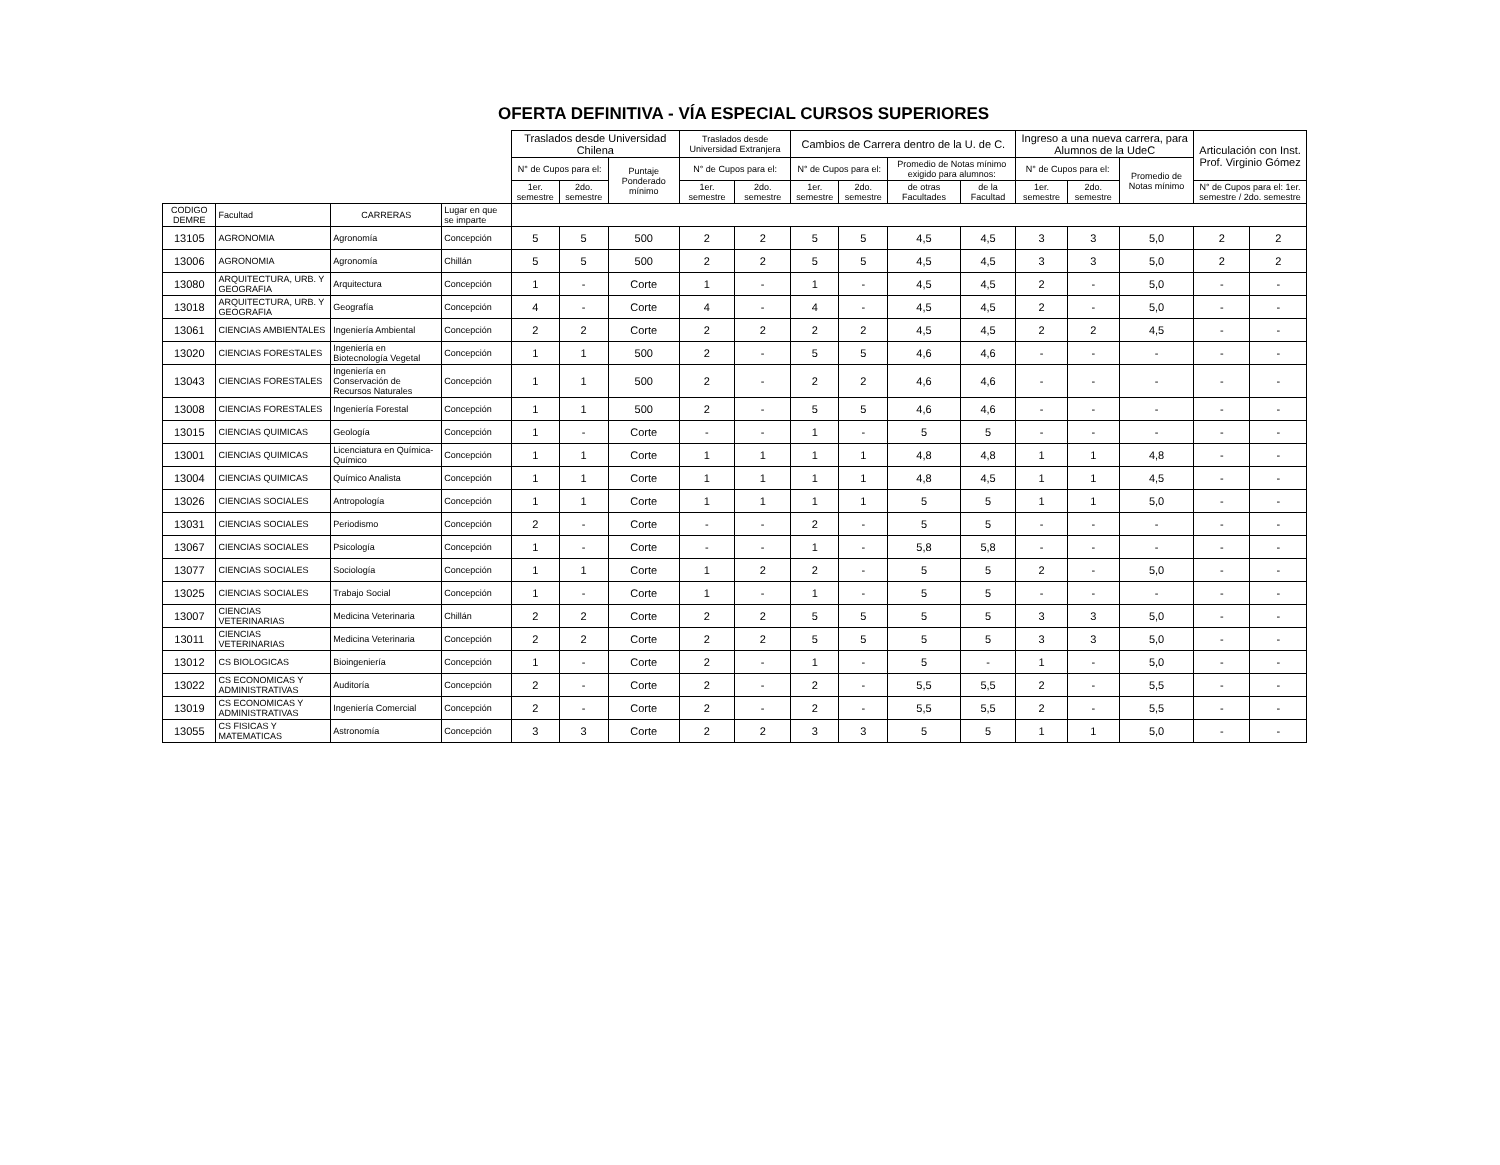OFERTA DEFINITIVA - VÍA ESPECIAL CURSOS SUPERIORES
| | | | | Traslados desde Universidad Chilena | | | Traslados desde Universidad Extranjera | | Cambios de Carrera dentro de la U. de C. | | | | Ingreso a una nueva carrera, para Alumnos de la UdeC | | | Articulación con Inst. Prof. Virginio Gómez | |
| --- | --- | --- | --- | --- | --- | --- | --- | --- | --- | --- | --- | --- | --- | --- | --- | --- | --- |
| | | | | N° de Cupos para el: | | Puntaje Ponderado mínimo | N° de Cupos para el: | | N° de Cupos para el: | | Promedio de Notas mínimo exigido para alumnos: | | N° de Cupos para el: | | Promedio de Notas mínimo | | |
| | | | | 1er. semestre | 2do. semestre | | 1er. semestre | 2do. semestre | 1er. semestre | 2do. semestre | de otras Facultades | de la Facultad | 1er. semestre | 2do. semestre | | N° de Cupos para el: 1er. semestre / 2do. semestre | |
| CODIGO DEMRE | Facultad | CARRERAS | Lugar en que se imparte | | | | | | | | | | | | | | |
| 13105 | AGRONOMIA | Agronomía | Concepción | 5 | 5 | 500 | 2 | 2 | 5 | 5 | 4,5 | 4,5 | 3 | 3 | 5,0 | 2 | 2 |
| 13006 | AGRONOMIA | Agronomía | Chillán | 5 | 5 | 500 | 2 | 2 | 5 | 5 | 4,5 | 4,5 | 3 | 3 | 5,0 | 2 | 2 |
| 13080 | ARQUITECTURA, URB. Y GEOGRAFIA | Arquitectura | Concepción | 1 | - | Corte | 1 | - | 1 | - | 4,5 | 4,5 | 2 | - | 5,0 | - | - |
| 13018 | ARQUITECTURA, URB. Y GEOGRAFIA | Geografía | Concepción | 4 | - | Corte | 4 | - | 4 | - | 4,5 | 4,5 | 2 | - | 5,0 | - | - |
| 13061 | CIENCIAS AMBIENTALES | Ingeniería Ambiental | Concepción | 2 | 2 | Corte | 2 | 2 | 2 | 2 | 4,5 | 4,5 | 2 | 2 | 4,5 | - | - |
| 13020 | CIENCIAS FORESTALES | Ingeniería en Biotecnología Vegetal | Concepción | 1 | 1 | 500 | 2 | - | 5 | 5 | 4,6 | 4,6 | - | - | - | - | - |
| 13043 | CIENCIAS FORESTALES | Ingeniería en Conservación de Recursos Naturales | Concepción | 1 | 1 | 500 | 2 | - | 2 | 2 | 4,6 | 4,6 | - | - | - | - | - |
| 13008 | CIENCIAS FORESTALES | Ingeniería Forestal | Concepción | 1 | 1 | 500 | 2 | - | 5 | 5 | 4,6 | 4,6 | - | - | - | - | - |
| 13015 | CIENCIAS QUIMICAS | Geología | Concepción | 1 | - | Corte | - | - | 1 | - | 5 | 5 | - | - | - | - | - |
| 13001 | CIENCIAS QUIMICAS | Licenciatura en Química-Químico | Concepción | 1 | 1 | Corte | 1 | 1 | 1 | 1 | 4,8 | 4,8 | 1 | 1 | 4,8 | - | - |
| 13004 | CIENCIAS QUIMICAS | Químico Analista | Concepción | 1 | 1 | Corte | 1 | 1 | 1 | 1 | 4,8 | 4,5 | 1 | 1 | 4,5 | - | - |
| 13026 | CIENCIAS SOCIALES | Antropología | Concepción | 1 | 1 | Corte | 1 | 1 | 1 | 1 | 5 | 5 | 1 | 1 | 5,0 | - | - |
| 13031 | CIENCIAS SOCIALES | Periodismo | Concepción | 2 | - | Corte | - | - | 2 | - | 5 | 5 | - | - | - | - | - |
| 13067 | CIENCIAS SOCIALES | Psicología | Concepción | 1 | - | Corte | - | - | 1 | - | 5,8 | 5,8 | - | - | - | - | - |
| 13077 | CIENCIAS SOCIALES | Sociología | Concepción | 1 | 1 | Corte | 1 | 2 | 2 | - | 5 | 5 | 2 | - | 5,0 | - | - |
| 13025 | CIENCIAS SOCIALES | Trabajo Social | Concepción | 1 | - | Corte | 1 | - | 1 | - | 5 | 5 | - | - | - | - | - |
| 13007 | CIENCIAS VETERINARIAS | Medicina Veterinaria | Chillán | 2 | 2 | Corte | 2 | 2 | 5 | 5 | 5 | 5 | 3 | 3 | 5,0 | - | - |
| 13011 | CIENCIAS VETERINARIAS | Medicina Veterinaria | Concepción | 2 | 2 | Corte | 2 | 2 | 5 | 5 | 5 | 5 | 3 | 3 | 5,0 | - | - |
| 13012 | CS BIOLOGICAS | Bioingeniería | Concepción | 1 | - | Corte | 2 | - | 1 | - | 5 | - | 1 | - | 5,0 | - | - |
| 13022 | CS ECONOMICAS Y ADMINISTRATIVAS | Auditoría | Concepción | 2 | - | Corte | 2 | - | 2 | - | 5,5 | 5,5 | 2 | - | 5,5 | - | - |
| 13019 | CS ECONOMICAS Y ADMINISTRATIVAS | Ingeniería Comercial | Concepción | 2 | - | Corte | 2 | - | 2 | - | 5,5 | 5,5 | 2 | - | 5,5 | - | - |
| 13055 | CS FISICAS Y MATEMATICAS | Astronomía | Concepción | 3 | 3 | Corte | 2 | 2 | 3 | 3 | 5 | 5 | 1 | 1 | 5,0 | - | - |